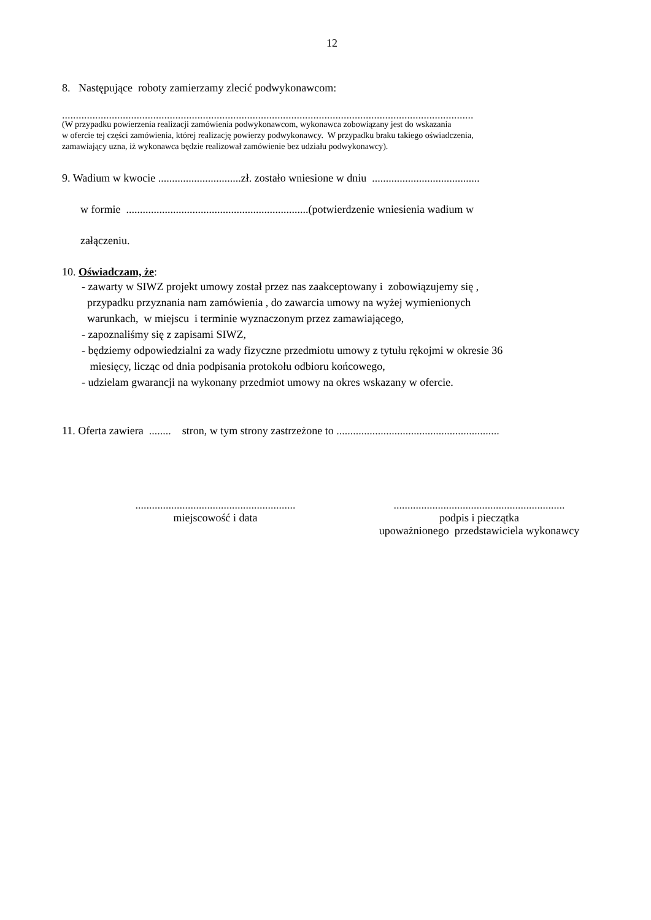12
8. Następujące roboty zamierzamy zlecić podwykonawcom:
.....................................................................................................................................................
(W przypadku powierzenia realizacji zamówienia podwykonawcom, wykonawca zobowiązany jest do wskazania
w ofercie tej części zamówienia, której realizację powierzy podwykonawcy. W przypadku braku takiego oświadczenia,
zamawiający uzna, iż wykonawca będzie realizował zamówienie bez udziału podwykonawcy).
9. Wadium w kwocie ..............................zł. zostało wniesione w dniu .......................................
w formie ..................................................................(potwierdzenie wniesienia wadium w
załączeniu.
10. Oświadczam, że:
- zawarty w SIWZ projekt umowy został przez nas zaakceptowany i zobowiązujemy się ,
przypadku przyznania nam zamówienia , do zawarcia umowy na wyżej wymienionych
warunkach, w miejscu i terminie wyznaczonym przez zamawiającego,
- zapoznaliśmy się z zapisami SIWZ,
- będziemy odpowiedzialni za wady fizyczne przedmiotu umowy z tytułu rękojmi w okresie 36
miesięcy, licząc od dnia podpisania protokołu odbioru końcowego,
- udzielam gwarancji na wykonany przedmiot umowy na okres wskazany w ofercie.
11. Oferta zawiera ........ stron, w tym strony zastrzeżone to ...........................................................
..........................................................
miejscowość i data
..............................................................
podpis i pieczątka
upoważnionego przedstawiciela wykonawcy